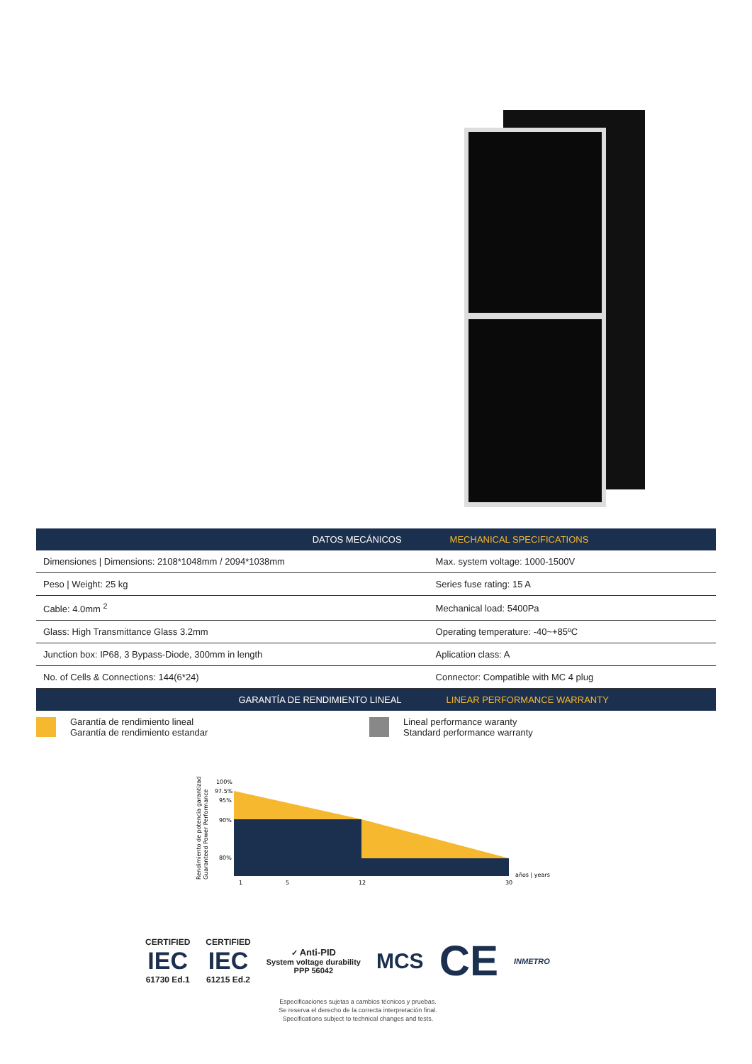| DATOS MECÁNICOS | MECHANICAL SPECIFICATIONS |
| --- | --- |
| Dimensiones / Dimensions: 2108*1048mm / 2094*1038mm | Max. system voltage: 1000-1500V |
| Peso / Weight: 25 kg | Series fuse rating: 15 A |
| Cable: 4.0mm <sup>2</sup> | Mechanical load: 5400Pa |
| Glass: High Transmittance Glass 3.2mm | Operating temperature: -40~+85ºC |
| Junction box: IP68, 3 Bypass-Diode, 300mm in length | Aplication class: A |
| No. of Cells & Connections: 144(6*24) | Connector: Compatible with MC 4 plug |
| GARANTÍA DE RENDIMIENTO LINEAL | LINEAR PERFORMANCE WARRANTY |
Garantía de rendimiento lineal
Garantía de rendimiento estandar
Lineal performance waranty
Standard performance warranty
Rendimiento de potencia garantizado
Guaranteed Power Performance
100%
97.5%
95%
90%
80%
1
5
12
30
años | years
CERTIFIED
IEC
61730 Ed.1
CERTIFIED
IEC
61215 Ed.2
✓ Anti-PID
System voltage durability
PPP 56042
MCS
CE
INMETRO
Especificaciones sujetas a cambios técnicos y pruebas.
Se reserva el derecho de la correcta interpretación final.
Specifications subject to technical changes and tests.